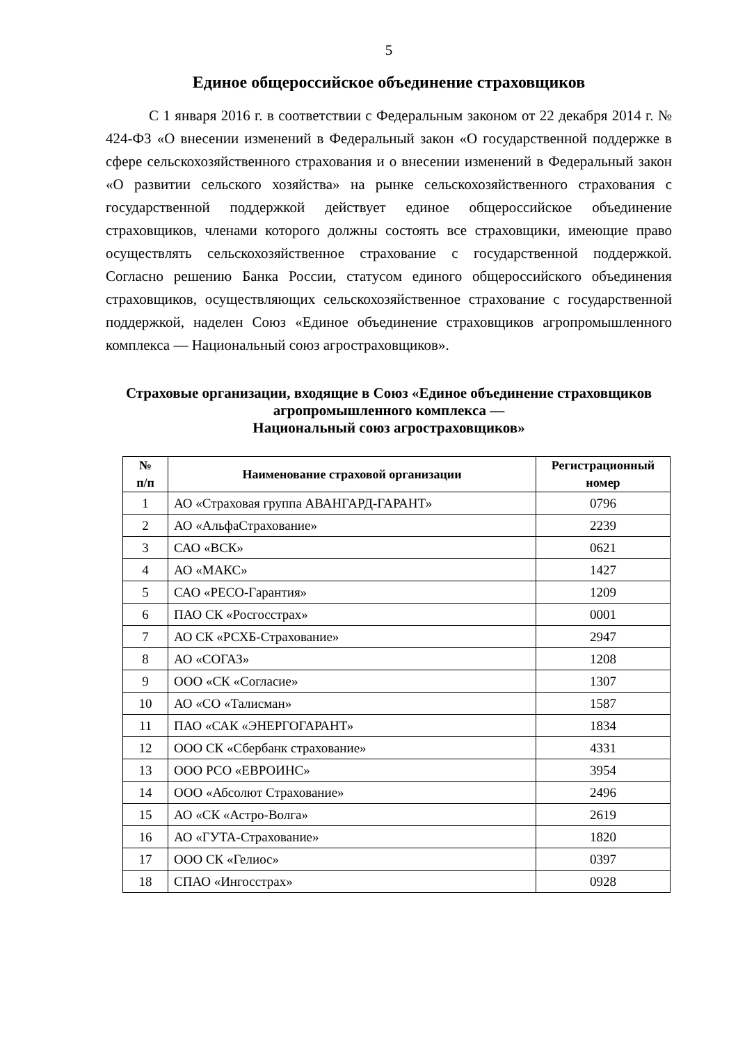5
Единое общероссийское объединение страховщиков
С 1 января 2016 г. в соответствии с Федеральным законом от 22 декабря 2014 г. № 424-ФЗ «О внесении изменений в Федеральный закон «О государственной поддержке в сфере сельскохозяйственного страхования и о внесении изменений в Федеральный закон «О развитии сельского хозяйства» на рынке сельскохозяйственного страхования с государственной поддержкой действует единое общероссийское объединение страховщиков, членами которого должны состоять все страховщики, имеющие право осуществлять сельскохозяйственное страхование с государственной поддержкой. Согласно решению Банка России, статусом единого общероссийского объединения страховщиков, осуществляющих сельскохозяйственное страхование с государственной поддержкой, наделен Союз «Единое объединение страховщиков агропромышленного комплекса — Национальный союз агростраховщиков».
Страховые организации, входящие в Союз «Единое объединение страховщиков агропромышленного комплекса —
Национальный союз агростраховщиков»
| № п/п | Наименование страховой организации | Регистрационный номер |
| --- | --- | --- |
| 1 | АО «Страховая группа АВАНГАРД-ГАРАНТ» | 0796 |
| 2 | АО «АльфаСтрахование» | 2239 |
| 3 | САО «ВСК» | 0621 |
| 4 | АО «МАКС» | 1427 |
| 5 | САО «РЕСО-Гарантия» | 1209 |
| 6 | ПАО СК «Росгосстрах» | 0001 |
| 7 | АО СК «РСХБ-Страхование» | 2947 |
| 8 | АО «СОГАЗ» | 1208 |
| 9 | ООО «СК «Согласие» | 1307 |
| 10 | АО «СО «Талисман» | 1587 |
| 11 | ПАО «САК «ЭНЕРГОГАРАНТ» | 1834 |
| 12 | ООО СК «Сбербанк страхование» | 4331 |
| 13 | ООО РСО «ЕВРОИНС» | 3954 |
| 14 | ООО «Абсолют Страхование» | 2496 |
| 15 | АО «СК «Астро-Волга» | 2619 |
| 16 | АО «ГУТА-Страхование» | 1820 |
| 17 | ООО СК «Гелиос» | 0397 |
| 18 | СПАО «Ингосстрах» | 0928 |